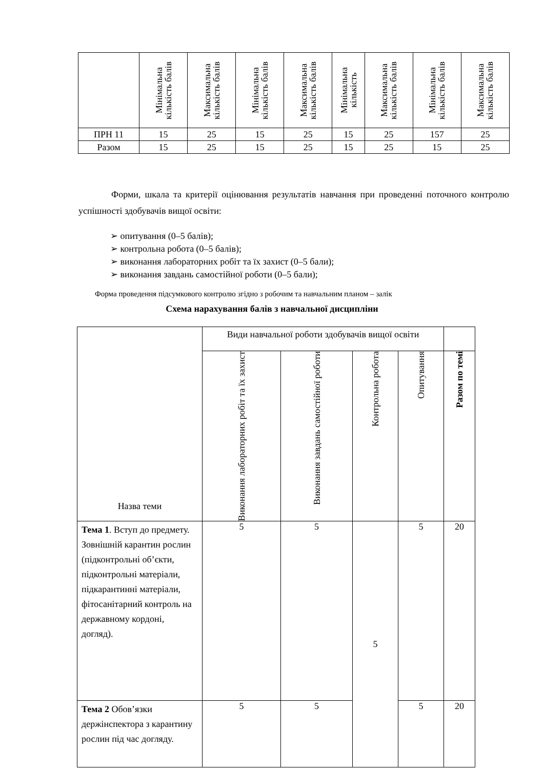| | Мінімальна кількість балів | Максимальна кількість балів | Мінімальна кількість балів | Максимальна кількість балів | Мінімальна кількість | Максимальна кількість балів | Мінімальна кількість балів | Максимальна кількість балів |
| ПРН 11 | 15 | 25 | 15 | 25 | 15 | 25 | 157 | 25 |
| Разом | 15 | 25 | 15 | 25 | 15 | 25 | 15 | 25 |
Форми, шкала та критерії оцінювання результатів навчання при проведенні поточного контролю успішності здобувачів вищої освіти:
➢ опитування (0–5 балів);
➢ контрольна робота (0–5 балів);
➢ виконання лабораторних робіт та їх захист (0–5 бали);
➢ виконання завдань самостійної роботи (0–5 бали);
Форма проведення підсумкового контролю згідно з робочим та навчальним планом – залік
Схема нарахування балів з навчальної дисципліни
| Назва теми | Види навчальної роботи здобувачів вищої освіти | | | | |
| | Виконання лабораторних робіт та їх захист | Виконання завдань самостійної роботи | Контрольна робота | Опитування | Разом по темі |
| Тема 1 . Вступ до предмету. Зовнішній карантин рослин (підконтрольні об’єкти, підконтрольні матеріали, підкарантинні матеріали, фітосанітарний контроль на державному кордоні, догляд). | 5 | 5 | 5 | 5 | 20 |
| Тема 2 Обов’язки держінспектора з карантину рослин під час догляду. | 5 | 5 | | 5 | 20 |